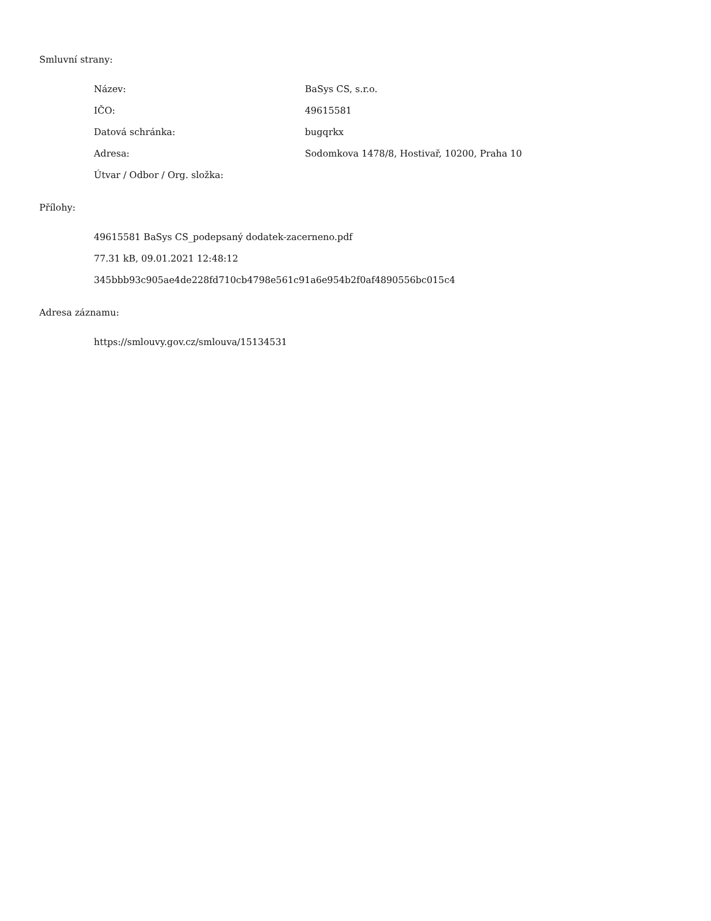Smluvní strany:
Název: BaSys CS, s.r.o.
IČO: 49615581
Datová schránka: bugqrkx
Adresa: Sodomkova 1478/8, Hostivař, 10200, Praha 10
Útvar / Odbor / Org. složka:
Přílohy:
49615581 BaSys CS_podepsaný dodatek-zacerneno.pdf
77.31 kB, 09.01.2021 12:48:12
345bbb93c905ae4de228fd710cb4798e561c91a6e954b2f0af4890556bc015c4
Adresa záznamu:
https://smlouvy.gov.cz/smlouva/15134531